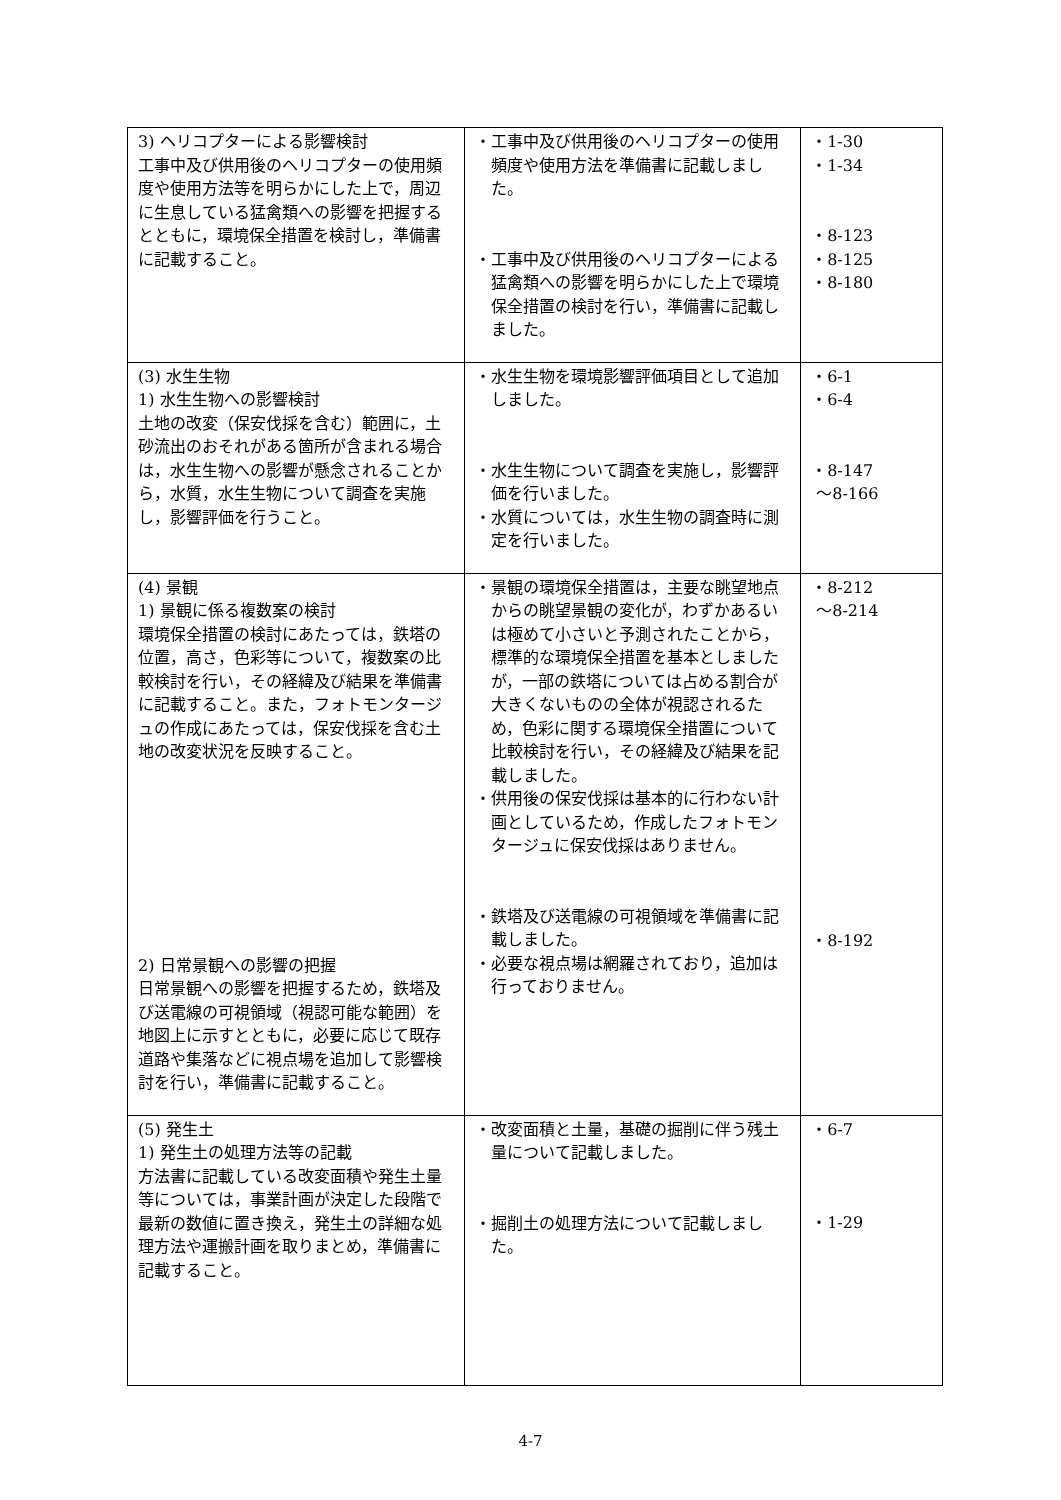| 3) ヘリコプターによる影響検討 工事中及び供用後のヘリコプターの使用頻度や使用方法等を明らかにした上で，周辺に生息している猛禽類への影響を把握するとともに，環境保全措置を検討し，準備書に記載すること。 | ・工事中及び供用後のヘリコプターの使用頻度や使用方法を準備書に記載しました。 ・工事中及び供用後のヘリコプターによる猛禽類への影響を明らかにした上で環境保全措置の検討を行い，準備書に記載しました。 | ・1-30 ・1-34 ・8-123 ・8-125 ・8-180 |
| (3) 水生生物 1) 水生生物への影響検討 土地の改変（保安伐採を含む）範囲に，土砂流出のおそれがある箇所が含まれる場合は，水生生物への影響が懸念されることから，水質，水生生物について調査を実施し，影響評価を行うこと。 | ・水生生物を環境影響評価項目として追加しました。 ・水生生物について調査を実施し，影響評価を行いました。 ・水質については，水生生物の調査時に測定を行いました。 | ・6-1 ・6-4 ・8-147 ～8-166 |
| (4) 景観 1) 景観に係る複数案の検討 環境保全措置の検討にあたっては，鉄塔の位置，高さ，色彩等について，複数案の比較検討を行い，その経緯及び結果を準備書に記載すること。また，フォトモンタージュの作成にあたっては，保安伐採を含む土地の改変状況を反映すること。 2) 日常景観への影響の把握 日常景観への影響を把握するため，鉄塔及び送電線の可視領域（視認可能な範囲）を地図上に示すとともに，必要に応じて既存道路や集落などに視点場を追加して影響検討を行い，準備書に記載すること。 | ・景観の環境保全措置は，主要な眺望地点からの眺望景観の変化が，わずかあるいは極めて小さいと予測されたことから，標準的な環境保全措置を基本としましたが，一部の鉄塔については占める割合が大きくないものの全体が視認されるため，色彩に関する環境保全措置について比較検討を行い，その経緯及び結果を記載しました。 ・供用後の保安伐採は基本的に行わない計画としているため，作成したフォトモンタージュに保安伐採はありません。 ・鉄塔及び送電線の可視領域を準備書に記載しました。 ・必要な視点場は網羅されており，追加は行っておりません。 | ・8-212 ～8-214 ・8-192 |
| (5) 発生土 1) 発生土の処理方法等の記載 方法書に記載している改変面積や発生土量等については，事業計画が決定した段階で最新の数値に置き換え，発生土の詳細な処理方法や運搬計画を取りまとめ，準備書に記載すること。 | ・改変面積と土量，基礎の掘削に伴う残土量について記載しました。 ・掘削土の処理方法について記載しました。 | ・6-7 ・1-29 |
4-7